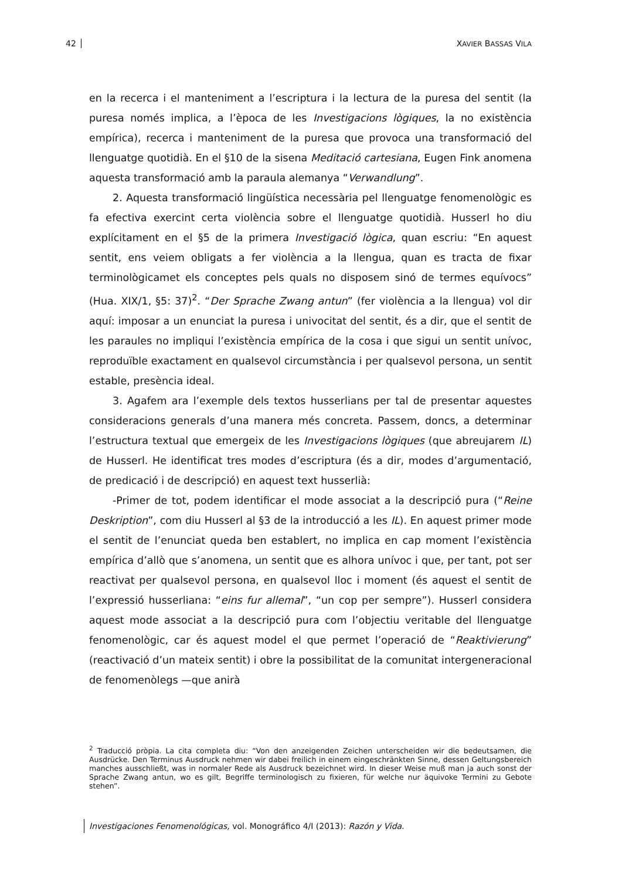42 XAVIER BASSAS VILA
en la recerca i el manteniment a l’escriptura i la lectura de la puresa del sentit (la puresa només implica, a l’època de les Investigacions lògiques, la no existència empírica), recerca i manteniment de la puresa que provoca una transformació del llenguatge quotidià. En el §10 de la sisena Meditació cartesiana, Eugen Fink anomena aquesta transformació amb la paraula alemanya “Verwandlung”.
2. Aquesta transformació lingüística necessària pel llenguatge fenomenològic es fa efectiva exercint certa violència sobre el llenguatge quotidià. Husserl ho diu explícitament en el §5 de la primera Investigació lògica, quan escriu: “En aquest sentit, ens veiem obligats a fer violència a la llengua, quan es tracta de fixar terminològicamet els conceptes pels quals no disposem sinó de termes equívocs” (Hua. XIX/1, §5: 37)<sup>2</sup>. “Der Sprache Zwang antun” (fer violència a la llengua) vol dir aquí: imposar a un enunciat la puresa i univocitat del sentit, és a dir, que el sentit de les paraules no impliqui l’existència empírica de la cosa i que sigui un sentit unívoc, reproduïble exactament en qualsevol circumstància i per qualsevol persona, un sentit estable, presència ideal.
3. Agafem ara l’exemple dels textos husserlians per tal de presentar aquestes consideracions generals d’una manera més concreta. Passem, doncs, a determinar l’estructura textual que emergeix de les Investigacions lògiques (que abreujarem IL) de Husserl. He identificat tres modes d’escriptura (és a dir, modes d’argumentació, de predicació i de descripció) en aquest text husserlià:
-Primer de tot, podem identificar el mode associat a la descripció pura (“Reine Deskription”, com diu Husserl al §3 de la introducció a les IL). En aquest primer mode el sentit de l’enunciat queda ben establert, no implica en cap moment l’existència empírica d’allò que s’anomena, un sentit que es alhora unívoc i que, per tant, pot ser reactivat per qualsevol persona, en qualsevol lloc i moment (és aquest el sentit de l’expressió husserliana: “eins fur allemal”, “un cop per sempre”). Husserl considera aquest mode associat a la descripció pura com l’objectiu veritable del llenguatge fenomenològic, car és aquest model el que permet l’operació de “Reaktivierung” (reactivació d’un mateix sentit) i obre la possibilitat de la comunitat intergeneracional de fenomenòlegs —que anirà
<sup>2</sup> Traducció pròpia. La cita completa diu: “Von den anzeigenden Zeichen unterscheiden wir die bedeutsamen, die Ausdrücke. Den Terminus Ausdruck nehmen wir dabei freilich in einem eingeschränkten Sinne, dessen Geltungsbereich manches ausschließt, was in normaler Rede als Ausdruck bezeichnet wird. In dieser Weise muß man ja auch sonst der Sprache Zwang antun, wo es gilt, Begriffe terminologisch zu fixieren, für welche nur äquivoke Termini zu Gebote stehen”.
Investigaciones Fenomenológicas, vol. Monográfico 4/I (2013): Razón y Vida.